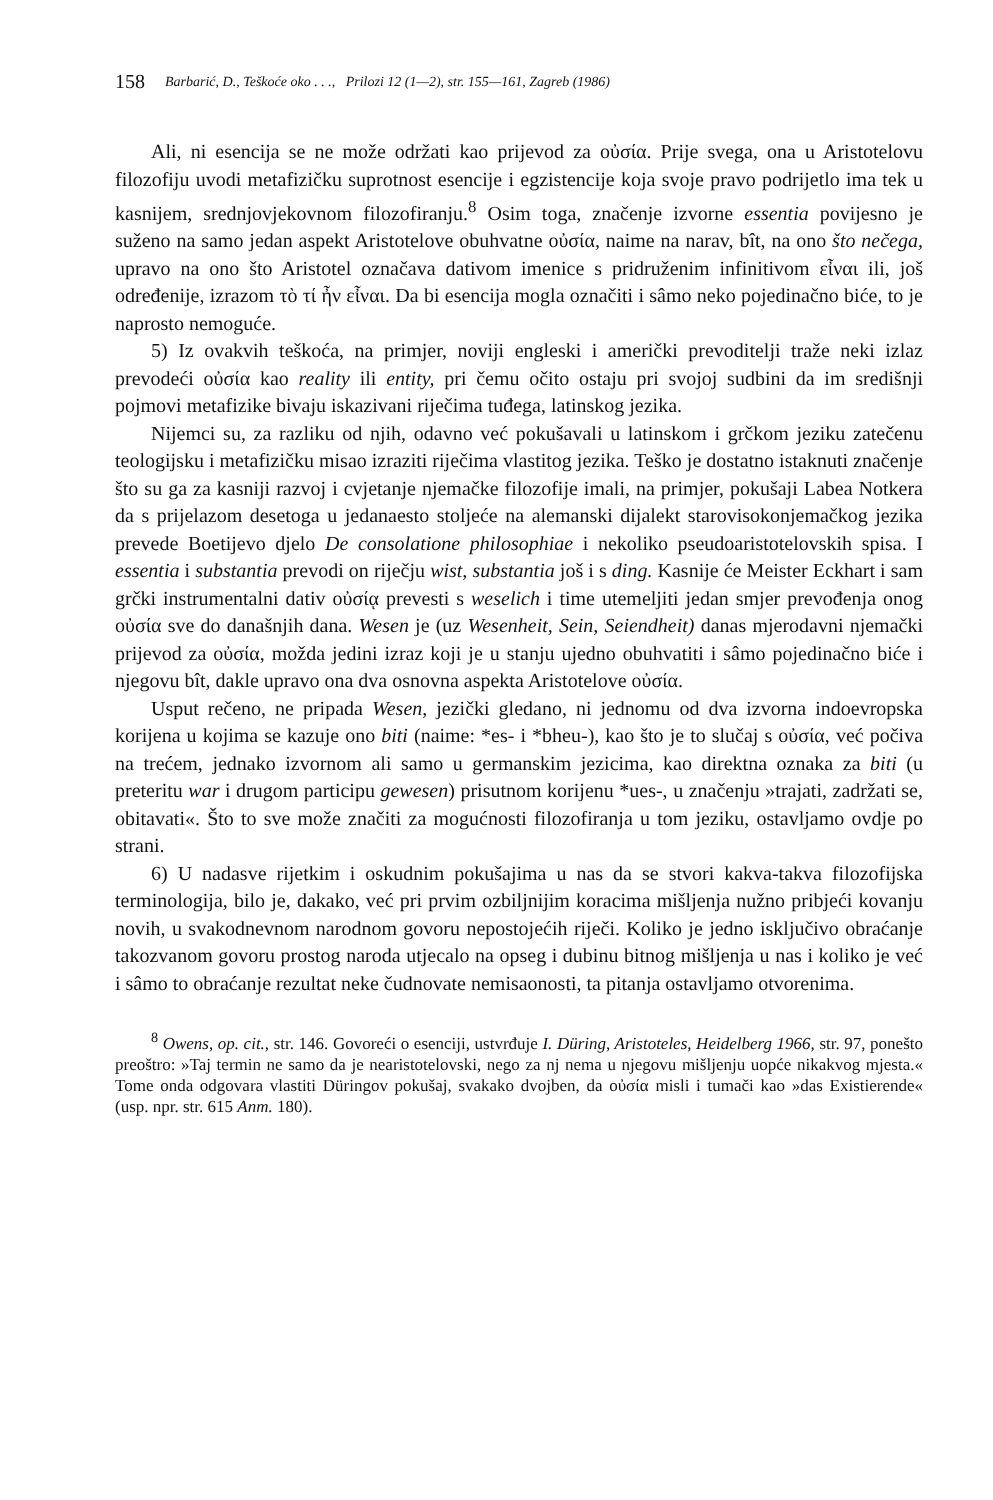158 Barbarić, D., Teškoće oko . . ., Prilozi 12 (1—2), str. 155—161, Zagreb (1986)
Ali, ni esencija se ne može održati kao prijevod za οὐσία. Prije svega, ona u Aristotelovu filozofiju uvodi metafizičku suprotnost esencije i egzistencije koja svoje pravo podrijetlo ima tek u kasnijem, srednjovjekovnom filozofiranju.<sup>8</sup> Osim toga, značenje izvorne essentia povijesno je suženo na samo jedan aspekt Aristotelove obuhvatne οὐσία, naime na narav, bît, na ono što nečega, upravo na ono što Aristotel označava dativom imenice s pridruženim infinitivom εἶναι ili, još određenije, izrazom τὸ τί ἦν εἶναι. Da bi esencija mogla označiti i sâmo neko pojedinačno biće, to je naprosto nemoguće.
5) Iz ovakvih teškoća, na primjer, noviji engleski i američki prevoditelji traže neki izlaz prevodeći οὐσία kao reality ili entity, pri čemu očito ostaju pri svojoj sudbini da im središnji pojmovi metafizike bivaju iskazivani riječima tuđega, latinskog jezika.
Nijemci su, za razliku od njih, odavno već pokušavali u latinskom i grčkom jeziku zatečenu teologijsku i metafizičku misao izraziti riječima vlastitog jezika. Teško je dostatno istaknuti značenje što su ga za kasniji razvoj i cvjetanje njemačke filozofije imali, na primjer, pokušaji Labea Notkera da s prijelazom desetoga u jedanaesto stoljeće na alemanski dijalekt starovisokonjemačkog jezika prevede Boetijevo djelo De consolatione philosophiae i nekoliko pseudoaristotelovskih spisa. I essentia i substantia prevodi on riječju wist, substantia još i s ding. Kasnije će Meister Eckhart i sam grčki instrumentalni dativ οὐσίᾳ prevesti s weselich i time utemeljiti jedan smjer prevođenja onog οὐσία sve do današnjih dana. Wesen je (uz Wesenheit, Sein, Seiendheit) danas mjerodavni njemački prijevod za οὐσία, možda jedini izraz koji je u stanju ujedno obuhvatiti i sâmo pojedinačno biće i njegovu bît, dakle upravo ona dva osnovna aspekta Aristotelove οὐσία.
Usput rečeno, ne pripada Wesen, jezički gledano, ni jednomu od dva izvorna indoevropska korijena u kojima se kazuje ono biti (naime: *es- i *bheu-), kao što je to slučaj s οὐσία, već počiva na trećem, jednako izvornom ali samo u germanskim jezicima, kao direktna oznaka za biti (u preteritu war i drugom participu gewesen) prisutnom korijenu *ues-, u značenju »trajati, zadržati se, obitavati«. Što to sve može značiti za mogućnosti filozofiranja u tom jeziku, ostavljamo ovdje po strani.
6) U nadasve rijetkim i oskudnim pokušajima u nas da se stvori kakva-takva filozofijska terminologija, bilo je, dakako, već pri prvim ozbiljnijim koracima mišljenja nužno pribjeći kovanju novih, u svakodnevnom narodnom govoru nepostojećih riječi. Koliko je jedno isključivo obraćanje takozvanom govoru prostog naroda utjecalo na opseg i dubinu bitnog mišljenja u nas i koliko je već i sâmo to obraćanje rezultat neke čudnovate nemisaonosti, ta pitanja ostavljamo otvorenima.
<sup>8</sup> Owens, op. cit., str. 146. Govoreći o esenciji, ustvrđuje I. Düring, Aristoteles, Heidelberg 1966, str. 97, ponešto preoštro: »Taj termin ne samo da je nearistotelovski, nego za nj nema u njegovu mišljenju uopće nikakvog mjesta.« Tome onda odgovara vlastiti Düringov pokušaj, svakako dvojben, da οὐσία misli i tumači kao »das Existierende« (usp. npr. str. 615 Anm. 180).